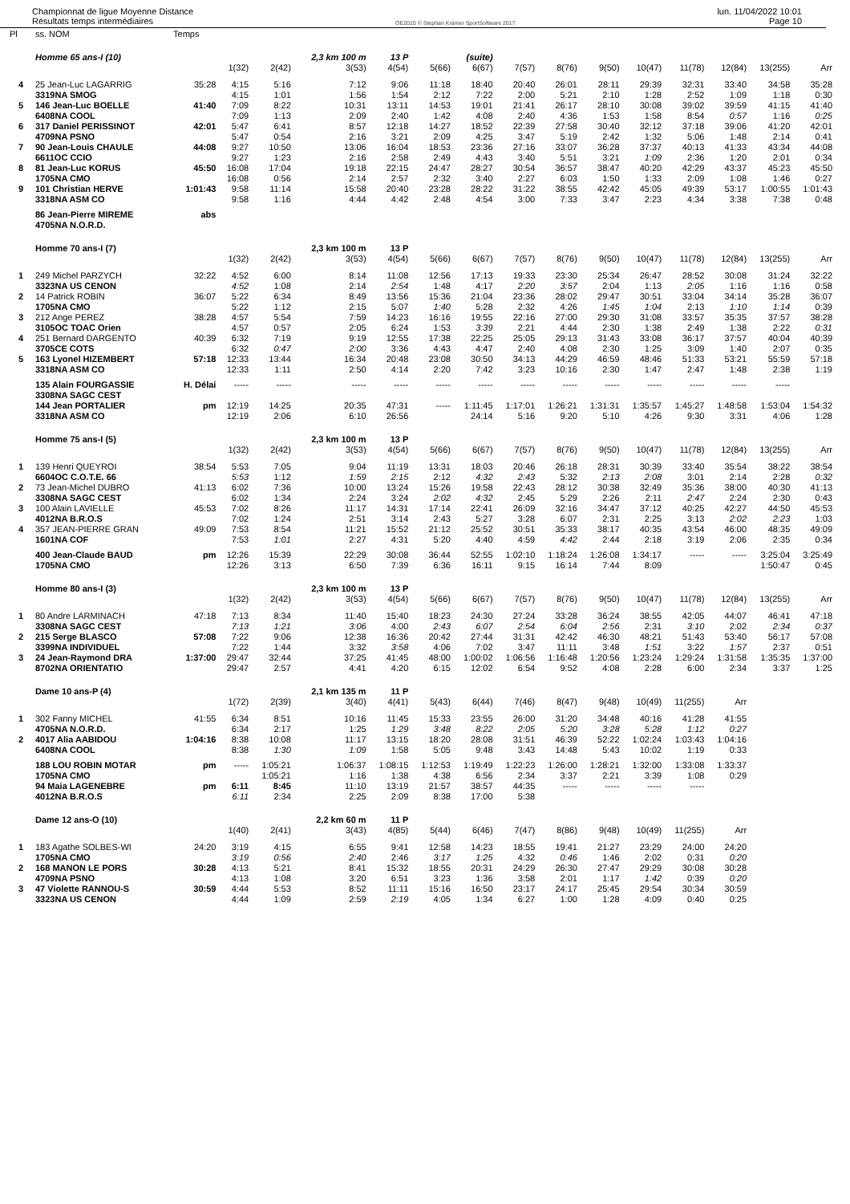Championnat de ligue Moyenne Distance
Résultats temps intermédiaires
OE2010 © Stephan Krämer SportSoftware 2017
lun. 11/04/2022 10:01
Page 10
| Pl | ss. NOM | Temps | | | | | | | | | | | | | | |
| --- | --- | --- | --- | --- | --- | --- | --- | --- | --- | --- | --- | --- | --- | --- | --- | --- |
| | Homme 65 ans-I (10) | | | | 2,3 km 100 m | 13 P | | (suite) | | | | | | | | |
| | | | 1(32) | 2(42) | 3(53) | 4(54) | 5(66) | 6(67) | 7(57) | 8(76) | 9(50) | 10(47) | 11(78) | 12(84) | 13(255) | Arr |
| 4 | 25 Jean-Luc LAGARRIG | 35:28 | 4:15 | 5:16 | 7:12 | 9:06 | 11:18 | 18:40 | 20:40 | 26:01 | 28:11 | 29:39 | 32:31 | 33:40 | 34:58 | 35:28 |
| | 3319NA SMOG | | 4:15 | 1:01 | 1:56 | 1:54 | 2:12 | 7:22 | 2:00 | 5:21 | 2:10 | 1:28 | 2:52 | 1:09 | 1:18 | 0:30 |
| 5 | 146 Jean-Luc BOELLE | 41:40 | 7:09 | 8:22 | 10:31 | 13:11 | 14:53 | 19:01 | 21:41 | 26:17 | 28:10 | 30:08 | 39:02 | 39:59 | 41:15 | 41:40 |
| | 6408NA COOL | | 7:09 | 1:13 | 2:09 | 2:40 | 1:42 | 4:08 | 2:40 | 4:36 | 1:53 | 1:58 | 8:54 | 0:57 | 1:16 | 0:25 |
| 6 | 317 Daniel PERISSINOT | 42:01 | 5:47 | 6:41 | 8:57 | 12:18 | 14:27 | 18:52 | 22:39 | 27:58 | 30:40 | 32:12 | 37:18 | 39:06 | 41:20 | 42:01 |
| | 4709NA PSNO | | 5:47 | 0:54 | 2:16 | 3:21 | 2:09 | 4:25 | 3:47 | 5:19 | 2:42 | 1:32 | 5:06 | 1:48 | 2:14 | 0:41 |
| 7 | 90 Jean-Louis CHAULE | 44:08 | 9:27 | 10:50 | 13:06 | 16:04 | 18:53 | 23:36 | 27:16 | 33:07 | 36:28 | 37:37 | 40:13 | 41:33 | 43:34 | 44:08 |
| | 6611OC CCIO | | 9:27 | 1:23 | 2:16 | 2:58 | 2:49 | 4:43 | 3:40 | 5:51 | 3:21 | 1:09 | 2:36 | 1:20 | 2:01 | 0:34 |
| 8 | 81 Jean-Luc KORUS | 45:50 | 16:08 | 17:04 | 19:18 | 22:15 | 24:47 | 28:27 | 30:54 | 36:57 | 38:47 | 40:20 | 42:29 | 43:37 | 45:23 | 45:50 |
| | 1705NA CMO | | 16:08 | 0:56 | 2:14 | 2:57 | 2:32 | 3:40 | 2:27 | 6:03 | 1:50 | 1:33 | 2:09 | 1:08 | 1:46 | 0:27 |
| 9 | 101 Christian HERVE | 1:01:43 | 9:58 | 11:14 | 15:58 | 20:40 | 23:28 | 28:22 | 31:22 | 38:55 | 42:42 | 45:05 | 49:39 | 53:17 | 1:00:55 | 1:01:43 |
| | 3318NA ASM CO | | 9:58 | 1:16 | 4:44 | 4:42 | 2:48 | 4:54 | 3:00 | 7:33 | 3:47 | 2:23 | 4:34 | 3:38 | 7:38 | 0:48 |
| | 86 Jean-Pierre MIREME | abs | | | | | | | | | | | | | | |
| | 4705NA N.O.R.D. | | | | | | | | | | | | | | | |
| | Homme 70 ans-I (7) | | | | 2,3 km 100 m | 13 P | | | | | | | | | | |
| | | | 1(32) | 2(42) | 3(53) | 4(54) | 5(66) | 6(67) | 7(57) | 8(76) | 9(50) | 10(47) | 11(78) | 12(84) | 13(255) | Arr |
| 1 | 249 Michel PARZYCH | 32:22 | 4:52 | 6:00 | 8:14 | 11:08 | 12:56 | 17:13 | 19:33 | 23:30 | 25:34 | 26:47 | 28:52 | 30:08 | 31:24 | 32:22 |
| | 3323NA US CENON | | 4:52 | 1:08 | 2:14 | 2:54 | 1:48 | 4:17 | 2:20 | 3:57 | 2:04 | 1:13 | 2:05 | 1:16 | 1:16 | 0:58 |
| 2 | 14 Patrick ROBIN | 36:07 | 5:22 | 6:34 | 8:49 | 13:56 | 15:36 | 21:04 | 23:36 | 28:02 | 29:47 | 30:51 | 33:04 | 34:14 | 35:28 | 36:07 |
| | 1705NA CMO | | 5:22 | 1:12 | 2:15 | 5:07 | 1:40 | 5:28 | 2:32 | 4:26 | 1:45 | 1:04 | 2:13 | 1:10 | 1:14 | 0:39 |
| 3 | 212 Ange PEREZ | 38:28 | 4:57 | 5:54 | 7:59 | 14:23 | 16:16 | 19:55 | 22:16 | 27:00 | 29:30 | 31:08 | 33:57 | 35:35 | 37:57 | 38:28 |
| | 3105OC TOAC Orien | | 4:57 | 0:57 | 2:05 | 6:24 | 1:53 | 3:39 | 2:21 | 4:44 | 2:30 | 1:38 | 2:49 | 1:38 | 2:22 | 0:31 |
| 4 | 251 Bernard DARGENTO | 40:39 | 6:32 | 7:19 | 9:19 | 12:55 | 17:38 | 22:25 | 25:05 | 29:13 | 31:43 | 33:08 | 36:17 | 37:57 | 40:04 | 40:39 |
| | 3705CE COTS | | 6:32 | 0:47 | 2:00 | 3:36 | 4:43 | 4:47 | 2:40 | 4:08 | 2:30 | 1:25 | 3:09 | 1:40 | 2:07 | 0:35 |
| 5 | 163 Lyonel HIZEMBERT | 57:18 | 12:33 | 13:44 | 16:34 | 20:48 | 23:08 | 30:50 | 34:13 | 44:29 | 46:59 | 48:46 | 51:33 | 53:21 | 55:59 | 57:18 |
| | 3318NA ASM CO | | 12:33 | 1:11 | 2:50 | 4:14 | 2:20 | 7:42 | 3:23 | 10:16 | 2:30 | 1:47 | 2:47 | 1:48 | 2:38 | 1:19 |
| | 135 Alain FOURGASSIE | H. Délai | ----- | ----- | ----- | ----- | ----- | ----- | ----- | ----- | ----- | ----- | ----- | ----- | ----- | |
| | 3308NA SAGC CEST | | | | | | | | | | | | | | | |
| | 144 Jean PORTALIER | pm | 12:19 | 14:25 | 20:35 | 47:31 | ----- | 1:11:45 | 1:17:01 | 1:26:21 | 1:31:31 | 1:35:57 | 1:45:27 | 1:48:58 | 1:53:04 | 1:54:32 |
| | 3318NA ASM CO | | 12:19 | 2:06 | 6:10 | 26:56 | | 24:14 | 5:16 | 9:20 | 5:10 | 4:26 | 9:30 | 3:31 | 4:06 | 1:28 |
| | Homme 75 ans-I (5) | | | | 2,3 km 100 m | 13 P | | | | | | | | | | |
| | | | 1(32) | 2(42) | 3(53) | 4(54) | 5(66) | 6(67) | 7(57) | 8(76) | 9(50) | 10(47) | 11(78) | 12(84) | 13(255) | Arr |
| 1 | 139 Henri QUEYROI | 38:54 | 5:53 | 7:05 | 9:04 | 11:19 | 13:31 | 18:03 | 20:46 | 26:18 | 28:31 | 30:39 | 33:40 | 35:54 | 38:22 | 38:54 |
| | 6604OC C.O.T.E. 66 | | 5:53 | 1:12 | 1:59 | 2:15 | 2:12 | 4:32 | 2:43 | 5:32 | 2:13 | 2:08 | 3:01 | 2:14 | 2:28 | 0:32 |
| 2 | 73 Jean-Michel DUBRO | 41:13 | 6:02 | 7:36 | 10:00 | 13:24 | 15:26 | 19:58 | 22:43 | 28:12 | 30:38 | 32:49 | 35:36 | 38:00 | 40:30 | 41:13 |
| | 3308NA SAGC CEST | | 6:02 | 1:34 | 2:24 | 3:24 | 2:02 | 4:32 | 2:45 | 5:29 | 2:26 | 2:11 | 2:47 | 2:24 | 2:30 | 0:43 |
| 3 | 100 Alain LAVIELLE | 45:53 | 7:02 | 8:26 | 11:17 | 14:31 | 17:14 | 22:41 | 26:09 | 32:16 | 34:47 | 37:12 | 40:25 | 42:27 | 44:50 | 45:53 |
| | 4012NA B.R.O.S | | 7:02 | 1:24 | 2:51 | 3:14 | 2:43 | 5:27 | 3:28 | 6:07 | 2:31 | 2:25 | 3:13 | 2:02 | 2:23 | 1:03 |
| 4 | 357 JEAN-PIERRE GRAN | 49:09 | 7:53 | 8:54 | 11:21 | 15:52 | 21:12 | 25:52 | 30:51 | 35:33 | 38:17 | 40:35 | 43:54 | 46:00 | 48:35 | 49:09 |
| | 1601NA COF | | 7:53 | 1:01 | 2:27 | 4:31 | 5:20 | 4:40 | 4:59 | 4:42 | 2:44 | 2:18 | 3:19 | 2:06 | 2:35 | 0:34 |
| | 400 Jean-Claude BAUD | pm | 12:26 | 15:39 | 22:29 | 30:08 | 36:44 | 52:55 | 1:02:10 | 1:18:24 | 1:26:08 | 1:34:17 | ----- | ----- | 3:25:04 | 3:25:49 |
| | 1705NA CMO | | 12:26 | 3:13 | 6:50 | 7:39 | 6:36 | 16:11 | 9:15 | 16:14 | 7:44 | 8:09 | | | 1:50:47 | 0:45 |
| | Homme 80 ans-I (3) | | | | 2,3 km 100 m | 13 P | | | | | | | | | | |
| | | | 1(32) | 2(42) | 3(53) | 4(54) | 5(66) | 6(67) | 7(57) | 8(76) | 9(50) | 10(47) | 11(78) | 12(84) | 13(255) | Arr |
| 1 | 80 Andre LARMINACH | 47:18 | 7:13 | 8:34 | 11:40 | 15:40 | 18:23 | 24:30 | 27:24 | 33:28 | 36:24 | 38:55 | 42:05 | 44:07 | 46:41 | 47:18 |
| | 3308NA SAGC CEST | | 7:13 | 1:21 | 3:06 | 4:00 | 2:43 | 6:07 | 2:54 | 6:04 | 2:56 | 2:31 | 3:10 | 2:02 | 2:34 | 0:37 |
| 2 | 215 Serge BLASCO | 57:08 | 7:22 | 9:06 | 12:38 | 16:36 | 20:42 | 27:44 | 31:31 | 42:42 | 46:30 | 48:21 | 51:43 | 53:40 | 56:17 | 57:08 |
| | 3399NA INDIVIDUEL | | 7:22 | 1:44 | 3:32 | 3:58 | 4:06 | 7:02 | 3:47 | 11:11 | 3:48 | 1:51 | 3:22 | 1:57 | 2:37 | 0:51 |
| 3 | 24 Jean-Raymond DRA | 1:37:00 | 29:47 | 32:44 | 37:25 | 41:45 | 48:00 | 1:00:02 | 1:06:56 | 1:16:48 | 1:20:56 | 1:23:24 | 1:29:24 | 1:31:58 | 1:35:35 | 1:37:00 |
| | 8702NA ORIENTATIO | | 29:47 | 2:57 | 4:41 | 4:20 | 6:15 | 12:02 | 6:54 | 9:52 | 4:08 | 2:28 | 6:00 | 2:34 | 3:37 | 1:25 |
| | Dame 10 ans-P (4) | | | | 2,1 km 135 m | 11 P | | | | | | | | | | |
| | | | 1(72) | 2(39) | 3(40) | 4(41) | 5(43) | 6(44) | 7(46) | 8(47) | 9(48) | 10(49) | 11(255) | Arr | | |
| 1 | 302 Fanny MICHEL | 41:55 | 6:34 | 8:51 | 10:16 | 11:45 | 15:33 | 23:55 | 26:00 | 31:20 | 34:48 | 40:16 | 41:28 | 41:55 | | |
| | 4705NA N.O.R.D. | | 6:34 | 2:17 | 1:25 | 1:29 | 3:48 | 8:22 | 2:05 | 5:20 | 3:28 | 5:28 | 1:12 | 0:27 | | |
| 2 | 4017 Alia AABIDOU | 1:04:16 | 8:38 | 10:08 | 11:17 | 13:15 | 18:20 | 28:08 | 31:51 | 46:39 | 52:22 | 1:02:24 | 1:03:43 | 1:04:16 | | |
| | 6408NA COOL | | 8:38 | 1:30 | 1:09 | 1:58 | 5:05 | 9:48 | 3:43 | 14:48 | 5:43 | 10:02 | 1:19 | 0:33 | | |
| | 188 LOU ROBIN MOTAR | pm | ----- | 1:05:21 | 1:06:37 | 1:08:15 | 1:12:53 | 1:19:49 | 1:22:23 | 1:26:00 | 1:28:21 | 1:32:00 | 1:33:08 | 1:33:37 | | |
| | 1705NA CMO | | | 1:05:21 | 1:16 | 1:38 | 4:38 | 6:56 | 2:34 | 3:37 | 2:21 | 3:39 | 1:08 | 0:29 | | |
| | 94 Maia LAGENEBRE | pm | 6:11 | 8:45 | 11:10 | 13:19 | 21:57 | 38:57 | 44:35 | ----- | ----- | ----- | ----- | | | |
| | 4012NA B.R.O.S | | 6:11 | 2:34 | 2:25 | 2:09 | 8:38 | 17:00 | 5:38 | | | | | | | |
| | Dame 12 ans-O (10) | | | | 2,2 km 60 m | 11 P | | | | | | | | | | |
| | | | 1(40) | 2(41) | 3(43) | 4(85) | 5(44) | 6(46) | 7(47) | 8(86) | 9(48) | 10(49) | 11(255) | Arr | | |
| 1 | 183 Agathe SOLBES-WI | 24:20 | 3:19 | 4:15 | 6:55 | 9:41 | 12:58 | 14:23 | 18:55 | 19:41 | 21:27 | 23:29 | 24:00 | 24:20 | | |
| | 1705NA CMO | | 3:19 | 0:56 | 2:40 | 2:46 | 3:17 | 1:25 | 4:32 | 0:46 | 1:46 | 2:02 | 0:31 | 0:20 | | |
| 2 | 168 MANON LE PORS | 30:28 | 4:13 | 5:21 | 8:41 | 15:32 | 18:55 | 20:31 | 24:29 | 26:30 | 27:47 | 29:29 | 30:08 | 30:28 | | |
| | 4709NA PSNO | | 4:13 | 1:08 | 3:20 | 6:51 | 3:23 | 1:36 | 3:58 | 2:01 | 1:17 | 1:42 | 0:39 | 0:20 | | |
| 3 | 47 Violette RANNOU-S | 30:59 | 4:44 | 5:53 | 8:52 | 11:11 | 15:16 | 16:50 | 23:17 | 24:17 | 25:45 | 29:54 | 30:34 | 30:59 | | |
| | 3323NA US CENON | | 4:44 | 1:09 | 2:59 | 2:19 | 4:05 | 1:34 | 6:27 | 1:00 | 1:28 | 4:09 | 0:40 | 0:25 | | |